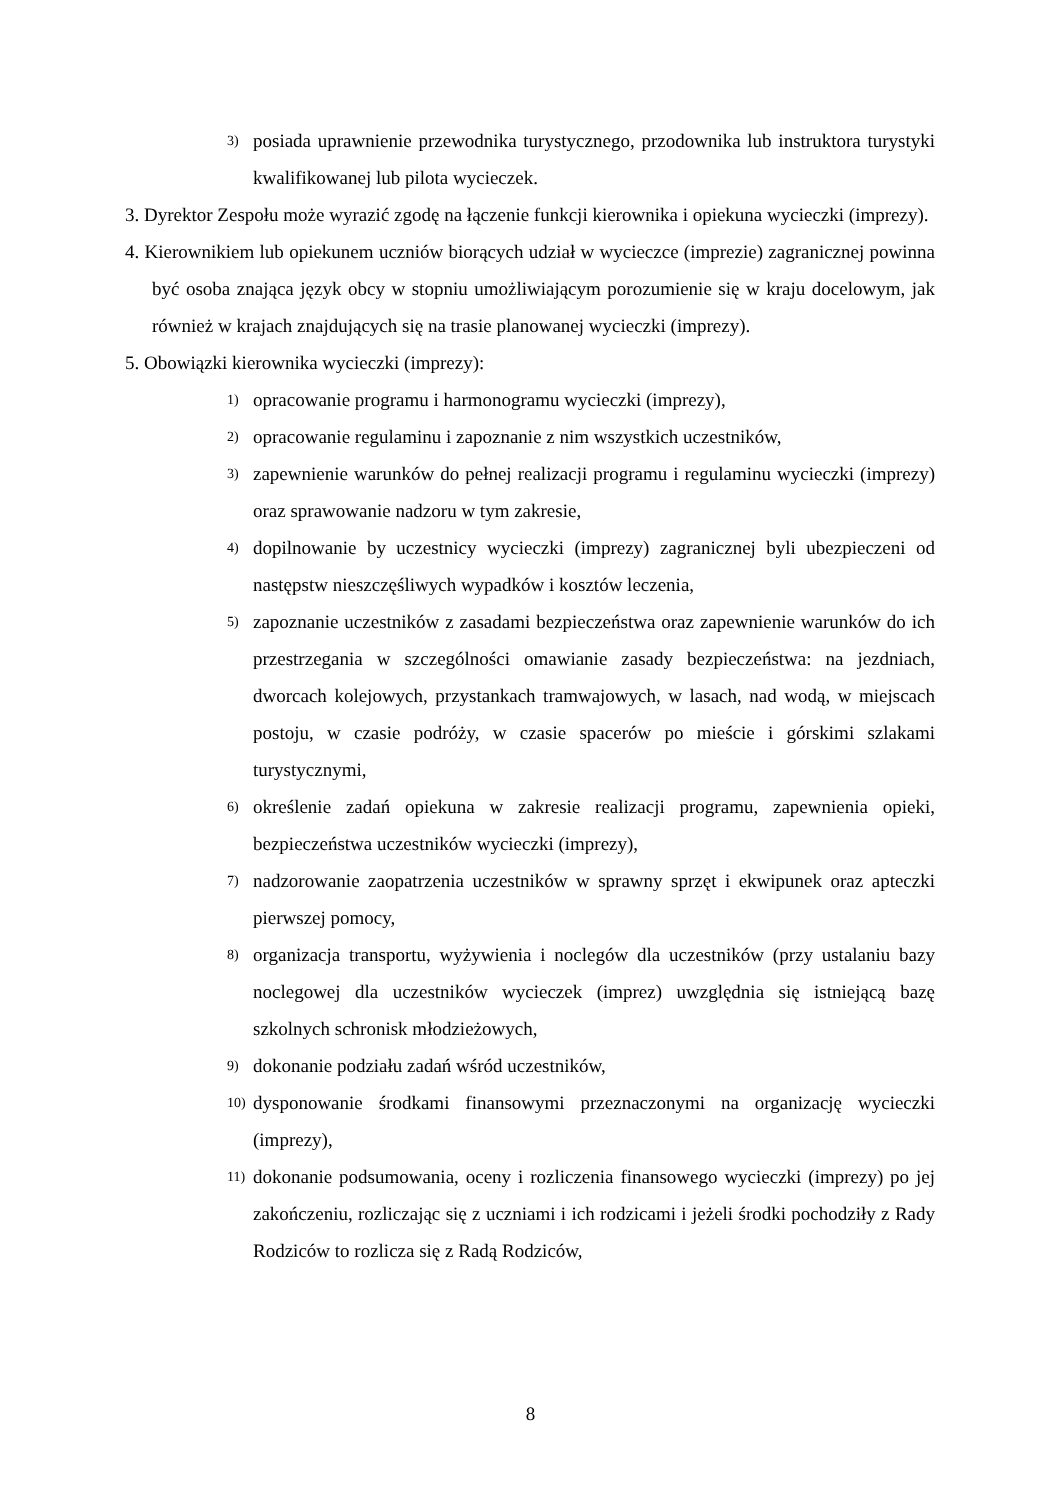3) posiada uprawnienie przewodnika turystycznego, przodownika lub instruktora turystyki kwalifikowanej lub pilota wycieczek.
3. Dyrektor Zespołu może wyrazić zgodę na łączenie funkcji kierownika i opiekuna wycieczki (imprezy).
4. Kierownikiem lub opiekunem uczniów biorących udział w wycieczce (imprezie) zagranicznej powinna być osoba znająca język obcy w stopniu umożliwiającym porozumienie się w kraju docelowym, jak również w krajach znajdujących się na trasie planowanej wycieczki (imprezy).
5. Obowiązki kierownika wycieczki (imprezy):
1) opracowanie programu i harmonogramu wycieczki (imprezy),
2) opracowanie regulaminu i zapoznanie z nim wszystkich uczestników,
3) zapewnienie warunków do pełnej realizacji programu i regulaminu wycieczki (imprezy) oraz sprawowanie nadzoru w tym zakresie,
4) dopilnowanie by uczestnicy wycieczki (imprezy) zagranicznej byli ubezpieczeni od następstw nieszczęśliwych wypadków i kosztów leczenia,
5) zapoznanie uczestników z zasadami bezpieczeństwa oraz zapewnienie warunków do ich przestrzegania w szczególności omawianie zasady bezpieczeństwa: na jezdniach, dworcach kolejowych, przystankach tramwajowych, w lasach, nad wodą, w miejscach postoju, w czasie podróży, w czasie spacerów po mieście i górskimi szlakami turystycznymi,
6) określenie zadań opiekuna w zakresie realizacji programu, zapewnienia opieki, bezpieczeństwa uczestników wycieczki (imprezy),
7) nadzorowanie zaopatrzenia uczestników w sprawny sprzęt i ekwipunek oraz apteczki pierwszej pomocy,
8) organizacja transportu, wyżywienia i noclegów dla uczestników (przy ustalaniu bazy noclegowej dla uczestników wycieczek (imprez) uwzględnia się istniejącą bazę szkolnych schronisk młodzieżowych,
9) dokonanie podziału zadań wśród uczestników,
10) dysponowanie środkami finansowymi przeznaczonymi na organizację wycieczki (imprezy),
11) dokonanie podsumowania, oceny i rozliczenia finansowego wycieczki (imprezy) po jej zakończeniu, rozliczając się z uczniami i ich rodzicami i jeżeli środki pochodziły z Rady Rodziców to rozlicza się z Radą Rodziców,
8